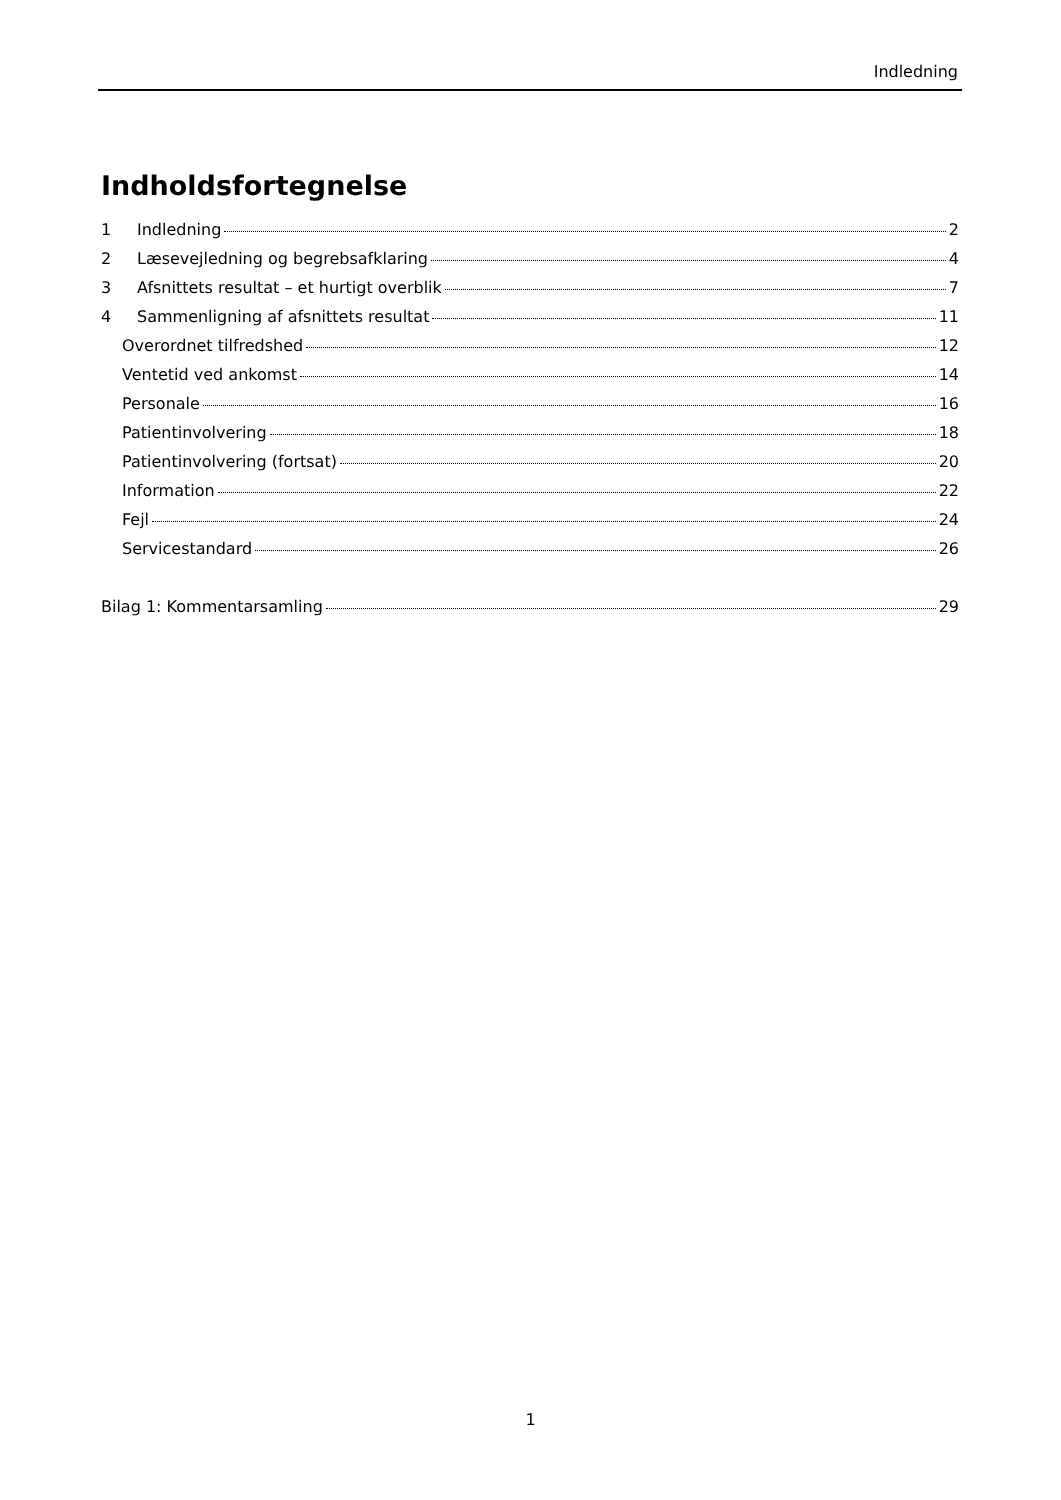Indledning
Indholdsfortegnelse
1 Indledning 2
2 Læsevejledning og begrebsafklaring 4
3 Afsnittets resultat – et hurtigt overblik 7
4 Sammenligning af afsnittets resultat 11
Overordnet tilfredshed 12
Ventetid ved ankomst 14
Personale 16
Patientinvolvering 18
Patientinvolvering (fortsat) 20
Information 22
Fejl 24
Servicestandard 26
Bilag 1: Kommentarsamling 29
1